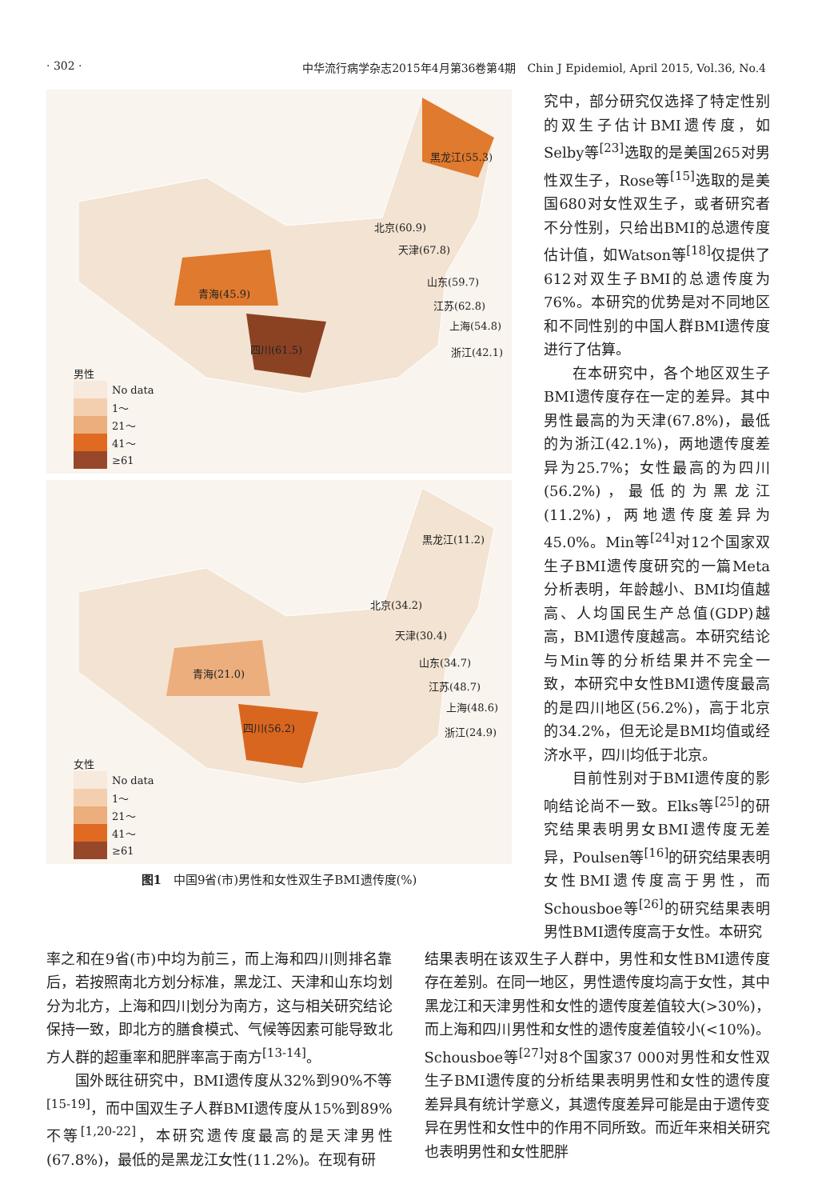· 302 · 中华流行病学杂志2015年4月第36卷第4期　Chin J Epidemiol, April 2015, Vol.36, No.4
黑龙江(55.3)
北京(60.9)
天津(67.8)
青海(45.9)
山东(59.7)
江苏(62.8)
上海(54.8)
四川(61.5) 浙江(42.1)
男性
No data
1～
21～
41～
≥61
黑龙江(11.2)
北京(34.2)
天津(30.4)
青海(21.0)
山东(34.7)
江苏(48.7)
上海(48.6)
四川(56.2) 浙江(24.9)
女性
No data
1～
21～
41～
≥61
图1　中国9省(市)男性和女性双生子BMI遗传度(%)
究中，部分研究仅选择了特定性别的双生子估计BMI遗传度，如Selby等<sup>[23]</sup>选取的是美国265对男性双生子，Rose等<sup>[15]</sup>选取的是美国680对女性双生子，或者研究者不分性别，只给出BMI的总遗传度估计值，如Watson等<sup>[18]</sup>仅提供了612对双生子BMI的总遗传度为76%。本研究的优势是对不同地区和不同性别的中国人群BMI遗传度进行了估算。
在本研究中，各个地区双生子BMI遗传度存在一定的差异。其中男性最高的为天津(67.8%)，最低的为浙江(42.1%)，两地遗传度差异为25.7%；女性最高的为四川(56.2%)，最低的为黑龙江(11.2%)，两地遗传度差异为45.0%。Min等<sup>[24]</sup>对12个国家双生子BMI遗传度研究的一篇Meta分析表明，年龄越小、BMI均值越高、人均国民生产总值(GDP)越高，BMI遗传度越高。本研究结论与Min等的分析结果并不完全一致，本研究中女性BMI遗传度最高的是四川地区(56.2%)，高于北京的34.2%，但无论是BMI均值或经济水平，四川均低于北京。
目前性别对于BMI遗传度的影响结论尚不一致。Elks等<sup>[25]</sup>的研究结果表明男女BMI遗传度无差异，Poulsen等<sup>[16]</sup>的研究结果表明女性BMI遗传度高于男性，而Schousboe等<sup>[26]</sup>的研究结果表明男性BMI遗传度高于女性。本研究
率之和在9省(市)中均为前三，而上海和四川则排名靠后，若按照南北方划分标准，黑龙江、天津和山东均划分为北方，上海和四川划分为南方，这与相关研究结论保持一致，即北方的膳食模式、气候等因素可能导致北方人群的超重率和肥胖率高于南方<sup>[13-14]</sup>。
国外既往研究中，BMI遗传度从32%到90%不等<sup>[15-19]</sup>，而中国双生子人群BMI遗传度从15%到89%不等<sup>[1,20-22]</sup>，本研究遗传度最高的是天津男性(67.8%)，最低的是黑龙江女性(11.2%)。在现有研
结果表明在该双生子人群中，男性和女性BMI遗传度存在差别。在同一地区，男性遗传度均高于女性，其中黑龙江和天津男性和女性的遗传度差值较大(>30%)，而上海和四川男性和女性的遗传度差值较小(<10%)。Schousboe等<sup>[27]</sup>对8个国家37 000对男性和女性双生子BMI遗传度的分析结果表明男性和女性的遗传度差异具有统计学意义，其遗传度差异可能是由于遗传变异在男性和女性中的作用不同所致。而近年来相关研究也表明男性和女性肥胖